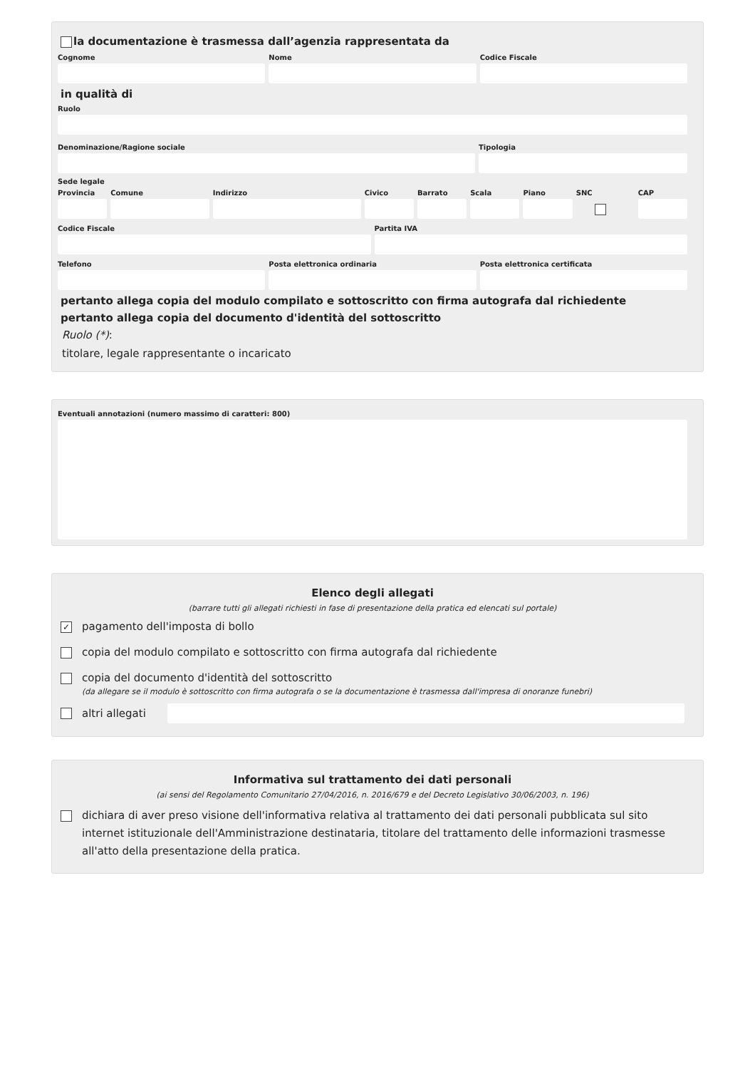la documentazione è trasmessa dall’agenzia rappresentata da
Cognome Nome Codice Fiscale
in qualità di
Ruolo
Denominazione/Ragione sociale Tipologia
Sede legale
Provincia Comune Indirizzo Civico Barrato Scala Piano SNC CAP
Codice Fiscale Partita IVA
Telefono Posta elettronica ordinaria Posta elettronica certificata
pertanto allega copia del modulo compilato e sottoscritto con firma autografa dal richiedente
pertanto allega copia del documento d'identità del sottoscritto
Ruolo (*):
titolare, legale rappresentante o incaricato
Eventuali annotazioni (numero massimo di caratteri: 800)
Elenco degli allegati
(barrare tutti gli allegati richiesti in fase di presentazione della pratica ed elencati sul portale)
✓ pagamento dell'imposta di bollo
copia del modulo compilato e sottoscritto con firma autografa dal richiedente
copia del documento d'identità del sottoscritto
(da allegare se il modulo è sottoscritto con firma autografa o se la documentazione è trasmessa dall'impresa di onoranze funebri)
altri allegati
Informativa sul trattamento dei dati personali
(ai sensi del Regolamento Comunitario 27/04/2016, n. 2016/679 e del Decreto Legislativo 30/06/2003, n. 196)
dichiara di aver preso visione dell'informativa relativa al trattamento dei dati personali pubblicata sul sito internet istituzionale dell'Amministrazione destinataria, titolare del trattamento delle informazioni trasmesse all'atto della presentazione della pratica.